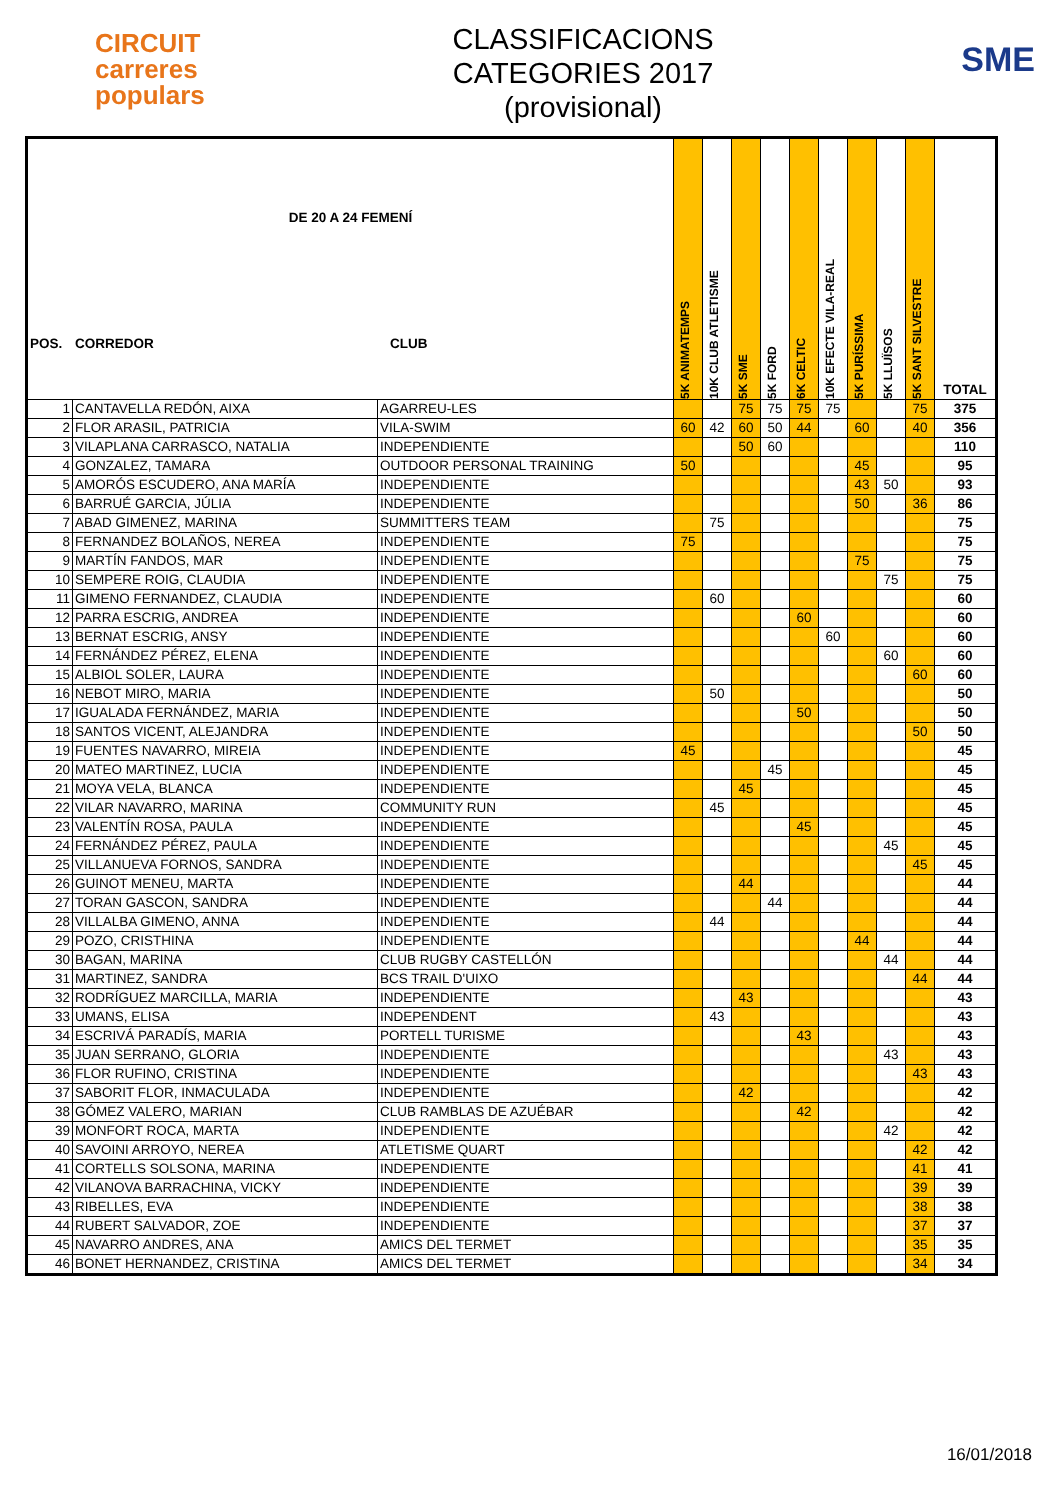CIRCUIT
carreres
populars
CLASSIFICACIONS
CATEGORIES 2017
(provisional)
SME
| DE 20 A 24 FEMENÍ POS. CORREDOR CLUB | | | 5K ANIMATEMPS | 10K CLUB ATLETISME | 5K SME | 5K FORD | 6K CELTIC | 10K EFECTE VILA-REAL | 5K PURÍSSIMA | 5K LLUÏSOS | 5K SANT SILVESTRE | TOTAL |
| --- | --- | --- | --- | --- | --- | --- | --- | --- | --- | --- | --- | --- |
| 1 | CANTAVELLA REDÓN, AIXA | AGARREU-LES | | | 75 | 75 | 75 | 75 | | | 75 | 375 |
| 2 | FLOR ARASIL, PATRICIA | VILA-SWIM | 60 | 42 | 60 | 50 | 44 | | 60 | | 40 | 356 |
| 3 | VILAPLANA CARRASCO, NATALIA | INDEPENDIENTE | | | 50 | 60 | | | | | | 110 |
| 4 | GONZALEZ, TAMARA | OUTDOOR PERSONAL TRAINING | 50 | | | | | | 45 | | | 95 |
| 5 | AMORÓS ESCUDERO, ANA MARÍA | INDEPENDIENTE | | | | | | | 43 | 50 | | 93 |
| 6 | BARRUÉ GARCIA, JÚLIA | INDEPENDIENTE | | | | | | | 50 | | 36 | 86 |
| 7 | ABAD GIMENEZ, MARINA | SUMMITTERS TEAM | | 75 | | | | | | | | 75 |
| 8 | FERNANDEZ BOLAÑOS, NEREA | INDEPENDIENTE | 75 | | | | | | | | | 75 |
| 9 | MARTÍN FANDOS, MAR | INDEPENDIENTE | | | | | | | 75 | | | 75 |
| 10 | SEMPERE ROIG, CLAUDIA | INDEPENDIENTE | | | | | | | | 75 | | 75 |
| 11 | GIMENO FERNANDEZ, CLAUDIA | INDEPENDIENTE | | 60 | | | | | | | | 60 |
| 12 | PARRA ESCRIG, ANDREA | INDEPENDIENTE | | | | | 60 | | | | | 60 |
| 13 | BERNAT ESCRIG, ANSY | INDEPENDIENTE | | | | | | 60 | | | | 60 |
| 14 | FERNÁNDEZ PÉREZ, ELENA | INDEPENDIENTE | | | | | | | | 60 | | 60 |
| 15 | ALBIOL SOLER, LAURA | INDEPENDIENTE | | | | | | | | | 60 | 60 |
| 16 | NEBOT MIRO, MARIA | INDEPENDIENTE | | 50 | | | | | | | | 50 |
| 17 | IGUALADA FERNÁNDEZ, MARIA | INDEPENDIENTE | | | | | 50 | | | | | 50 |
| 18 | SANTOS VICENT, ALEJANDRA | INDEPENDIENTE | | | | | | | | | 50 | 50 |
| 19 | FUENTES NAVARRO, MIREIA | INDEPENDIENTE | 45 | | | | | | | | | 45 |
| 20 | MATEO MARTINEZ, LUCIA | INDEPENDIENTE | | | | 45 | | | | | | 45 |
| 21 | MOYA VELA, BLANCA | INDEPENDIENTE | | | 45 | | | | | | | 45 |
| 22 | VILAR NAVARRO, MARINA | COMMUNITY RUN | | 45 | | | | | | | | 45 |
| 23 | VALENTÍN ROSA, PAULA | INDEPENDIENTE | | | | | 45 | | | | | 45 |
| 24 | FERNÁNDEZ PÉREZ, PAULA | INDEPENDIENTE | | | | | | | | 45 | | 45 |
| 25 | VILLANUEVA FORNOS, SANDRA | INDEPENDIENTE | | | | | | | | | 45 | 45 |
| 26 | GUINOT MENEU, MARTA | INDEPENDIENTE | | | 44 | | | | | | | 44 |
| 27 | TORAN GASCON, SANDRA | INDEPENDIENTE | | | | 44 | | | | | | 44 |
| 28 | VILLALBA GIMENO, ANNA | INDEPENDIENTE | | 44 | | | | | | | | 44 |
| 29 | POZO, CRISTHINA | INDEPENDIENTE | | | | | | | 44 | | | 44 |
| 30 | BAGAN, MARINA | CLUB RUGBY CASTELLÓN | | | | | | | | 44 | | 44 |
| 31 | MARTINEZ, SANDRA | BCS TRAIL D'UIXO | | | | | | | | | 44 | 44 |
| 32 | RODRÍGUEZ MARCILLA, MARIA | INDEPENDIENTE | | | 43 | | | | | | | 43 |
| 33 | UMANS, ELISA | INDEPENDENT | | 43 | | | | | | | | 43 |
| 34 | ESCRIVÁ PARADÍS, MARIA | PORTELL TURISME | | | | | 43 | | | | | 43 |
| 35 | JUAN SERRANO, GLORIA | INDEPENDIENTE | | | | | | | | 43 | | 43 |
| 36 | FLOR RUFINO, CRISTINA | INDEPENDIENTE | | | | | | | | | 43 | 43 |
| 37 | SABORIT FLOR, INMACULADA | INDEPENDIENTE | | | 42 | | | | | | | 42 |
| 38 | GÓMEZ VALERO, MARIAN | CLUB RAMBLAS DE AZUÉBAR | | | | | 42 | | | | | 42 |
| 39 | MONFORT ROCA, MARTA | INDEPENDIENTE | | | | | | | | 42 | | 42 |
| 40 | SAVOINI ARROYO, NEREA | ATLETISME QUART | | | | | | | | | 42 | 42 |
| 41 | CORTELLS SOLSONA, MARINA | INDEPENDIENTE | | | | | | | | | 41 | 41 |
| 42 | VILANOVA BARRACHINA, VICKY | INDEPENDIENTE | | | | | | | | | 39 | 39 |
| 43 | RIBELLES, EVA | INDEPENDIENTE | | | | | | | | | 38 | 38 |
| 44 | RUBERT SALVADOR, ZOE | INDEPENDIENTE | | | | | | | | | 37 | 37 |
| 45 | NAVARRO ANDRES, ANA | AMICS DEL TERMET | | | | | | | | | 35 | 35 |
| 46 | BONET HERNANDEZ, CRISTINA | AMICS DEL TERMET | | | | | | | | | 34 | 34 |
16/01/2018